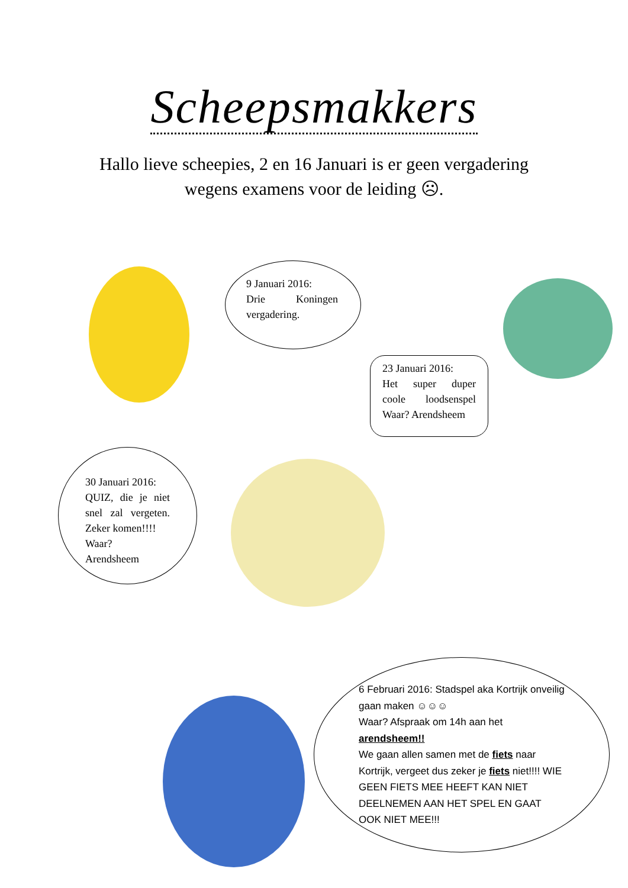Scheepsmakkers
Hallo lieve scheepies, 2 en 16 Januari is er geen vergadering wegens examens voor de leiding ☹.
9 Januari 2016:
Drie Koningen vergadering.
23 Januari 2016:
Het super duper coole loodsenspel Waar? Arendsheem
30 Januari 2016:
QUIZ, die je niet snel zal vergeten. Zeker komen!!!!
Waar?
Arendsheem
6 Februari 2016: Stadspel aka Kortrijk onveilig gaan maken ☺☺☺
Waar? Afspraak om 14h aan het arendsheem!!
We gaan allen samen met de fiets naar Kortrijk, vergeet dus zeker je fiets niet!!!! WIE GEEN FIETS MEE HEEFT KAN NIET DEELNEMEN AAN HET SPEL EN GAAT OOK NIET MEE!!!